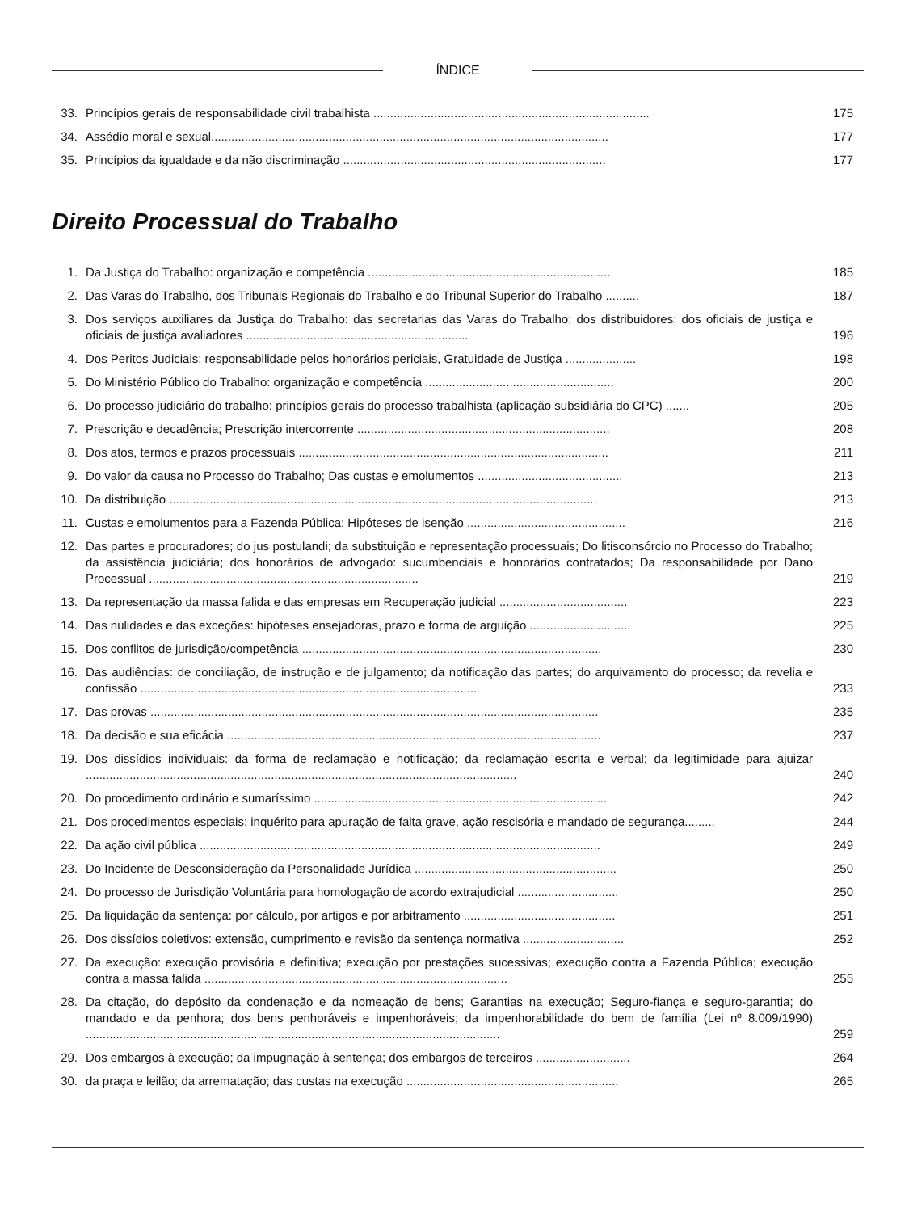ÍNDICE
33. Princípios gerais de responsabilidade civil trabalhista ..................................................................................
175
34. Assédio moral e sexual......................................................................................................................
177
35. Princípios da igualdade e da não discriminação ..............................................................................
177
Direito Processual do Trabalho
1. Da Justiça do Trabalho: organização e competência ........................................................................
185
2. Das Varas do Trabalho, dos Tribunais Regionais do Trabalho e do Tribunal Superior do Trabalho ..........
187
3. Dos serviços auxiliares da Justiça do Trabalho: das secretarias das Varas do Trabalho; dos distribuidores; dos oficiais de justiça e oficiais de justiça avaliadores ..................................................................
196
4. Dos Peritos Judiciais: responsabilidade pelos honorários periciais, Gratuidade de Justiça .....................
198
5. Do Ministério Público do Trabalho: organização e competência ........................................................
200
6. Do processo judiciário do trabalho: princípios gerais do processo trabalhista (aplicação subsidiária do CPC) .......
205
7. Prescrição e decadência; Prescrição intercorrente ...........................................................................
208
8. Dos atos, termos e prazos processuais ............................................................................................
211
9. Do valor da causa no Processo do Trabalho; Das custas e emolumentos ...........................................
213
10. Da distribuição ...............................................................................................................................
213
11. Custas e emolumentos para a Fazenda Pública; Hipóteses de isenção ...............................................
216
12. Das partes e procuradores; do jus postulandi; da substituição e representação processuais; Do litisconsórcio no Processo do Trabalho; da assistência judiciária; dos honorários de advogado: sucumbenciais e honorários contratados; Da responsabilidade por Dano Processual ................................................................................
219
13. Da representação da massa falida e das empresas em Recuperação judicial ......................................
223
14. Das nulidades e das exceções: hipóteses ensejadoras, prazo e forma de arguição ..............................
225
15. Dos conflitos de jurisdição/competência .........................................................................................
230
16. Das audiências: de conciliação, de instrução e de julgamento; da notificação das partes; do arquivamento do processo; da revelia e confissão ....................................................................................................
233
17. Das provas .....................................................................................................................................
235
18. Da decisão e sua eficácia ...............................................................................................................
237
19. Dos dissídios individuais: da forma de reclamação e notificação; da reclamação escrita e verbal; da legitimidade para ajuizar ................................................................................................................................
240
20. Do procedimento ordinário e sumaríssimo .......................................................................................
242
21. Dos procedimentos especiais: inquérito para apuração de falta grave, ação rescisória e mandado de segurança.........
244
22. Da ação civil pública .......................................................................................................................
249
23. Do Incidente de Desconsideração da Personalidade Jurídica ............................................................
250
24. Do processo de Jurisdição Voluntária para homologação de acordo extrajudicial ..............................
250
25. Da liquidação da sentença: por cálculo, por artigos e por arbitramento .............................................
251
26. Dos dissídios coletivos: extensão, cumprimento e revisão da sentença normativa ..............................
252
27. Da execução: execução provisória e definitiva; execução por prestações sucessivas; execução contra a Fazenda Pública; execução contra a massa falida ..........................................................................................
255
28. Da citação, do depósito da condenação e da nomeação de bens; Garantias na execução; Seguro-fiança e seguro-garantia; do mandado e da penhora; dos bens penhoráveis e impenhoráveis; da impenhorabilidade do bem de família (Lei nº 8.009/1990) ...........................................................................................................................
259
29. Dos embargos à execução; da impugnação à sentença; dos embargos de terceiros ............................
264
30. da praça e leilão; da arrematação; das custas na execução ...............................................................
265